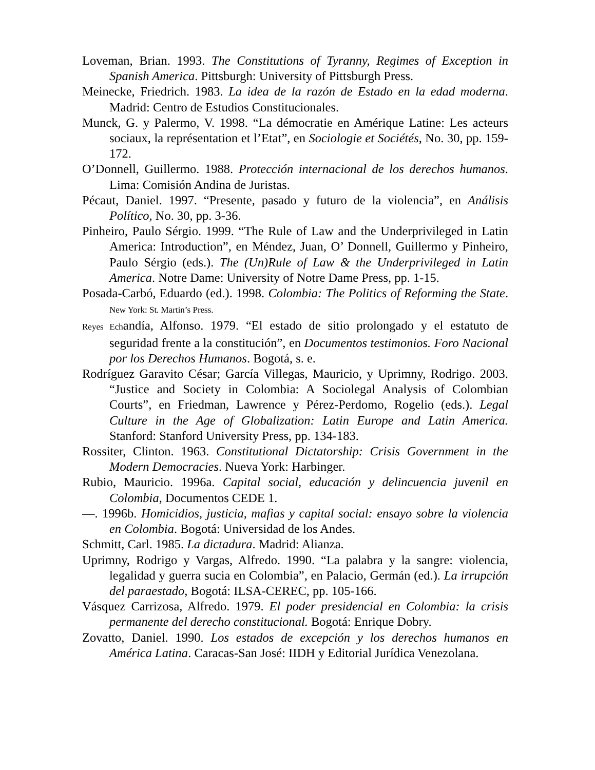Loveman, Brian. 1993. The Constitutions of Tyranny, Regimes of Exception in Spanish America. Pittsburgh: University of Pittsburgh Press.
Meinecke, Friedrich. 1983. La idea de la razón de Estado en la edad moderna. Madrid: Centro de Estudios Constitucionales.
Munck, G. y Palermo, V. 1998. “La démocratie en Amérique Latine: Les acteurs sociaux, la représentation et l’Etat”, en Sociologie et Sociétés, No. 30, pp. 159-172.
O’Donnell, Guillermo. 1988. Protección internacional de los derechos humanos. Lima: Comisión Andina de Juristas.
Pécaut, Daniel. 1997. “Presente, pasado y futuro de la violencia”, en Análisis Político, No. 30, pp. 3-36.
Pinheiro, Paulo Sérgio. 1999. “The Rule of Law and the Underprivileged in Latin America: Introduction”, en Méndez, Juan, O’ Donnell, Guillermo y Pinheiro, Paulo Sérgio (eds.). The (Un)Rule of Law & the Underprivileged in Latin America. Notre Dame: University of Notre Dame Press, pp. 1-15.
Posada-Carbó, Eduardo (ed.). 1998. Colombia: The Politics of Reforming the State. New York: St. Martin’s Press.
Reyes Echandía, Alfonso. 1979. “El estado de sitio prolongado y el estatuto de seguridad frente a la constitución”, en Documentos testimonios. Foro Nacional por los Derechos Humanos. Bogotá, s. e.
Rodríguez Garavito César; García Villegas, Mauricio, y Uprimny, Rodrigo. 2003. “Justice and Society in Colombia: A Sociolegal Analysis of Colombian Courts”, en Friedman, Lawrence y Pérez-Perdomo, Rogelio (eds.). Legal Culture in the Age of Globalization: Latin Europe and Latin America. Stanford: Stanford University Press, pp. 134-183.
Rossiter, Clinton. 1963. Constitutional Dictatorship: Crisis Government in the Modern Democracies. Nueva York: Harbinger.
Rubio, Mauricio. 1996a. Capital social, educación y delincuencia juvenil en Colombia, Documentos CEDE 1.
—. 1996b. Homicidios, justicia, mafias y capital social: ensayo sobre la violencia en Colombia. Bogotá: Universidad de los Andes.
Schmitt, Carl. 1985. La dictadura. Madrid: Alianza.
Uprimny, Rodrigo y Vargas, Alfredo. 1990. “La palabra y la sangre: violencia, legalidad y guerra sucia en Colombia”, en Palacio, Germán (ed.). La irrupción del paraestado, Bogotá: ILSA-CEREC, pp. 105-166.
Vásquez Carrizosa, Alfredo. 1979. El poder presidencial en Colombia: la crisis permanente del derecho constitucional. Bogotá: Enrique Dobry.
Zovatto, Daniel. 1990. Los estados de excepción y los derechos humanos en América Latina. Caracas-San José: IIDH y Editorial Jurídica Venezolana.